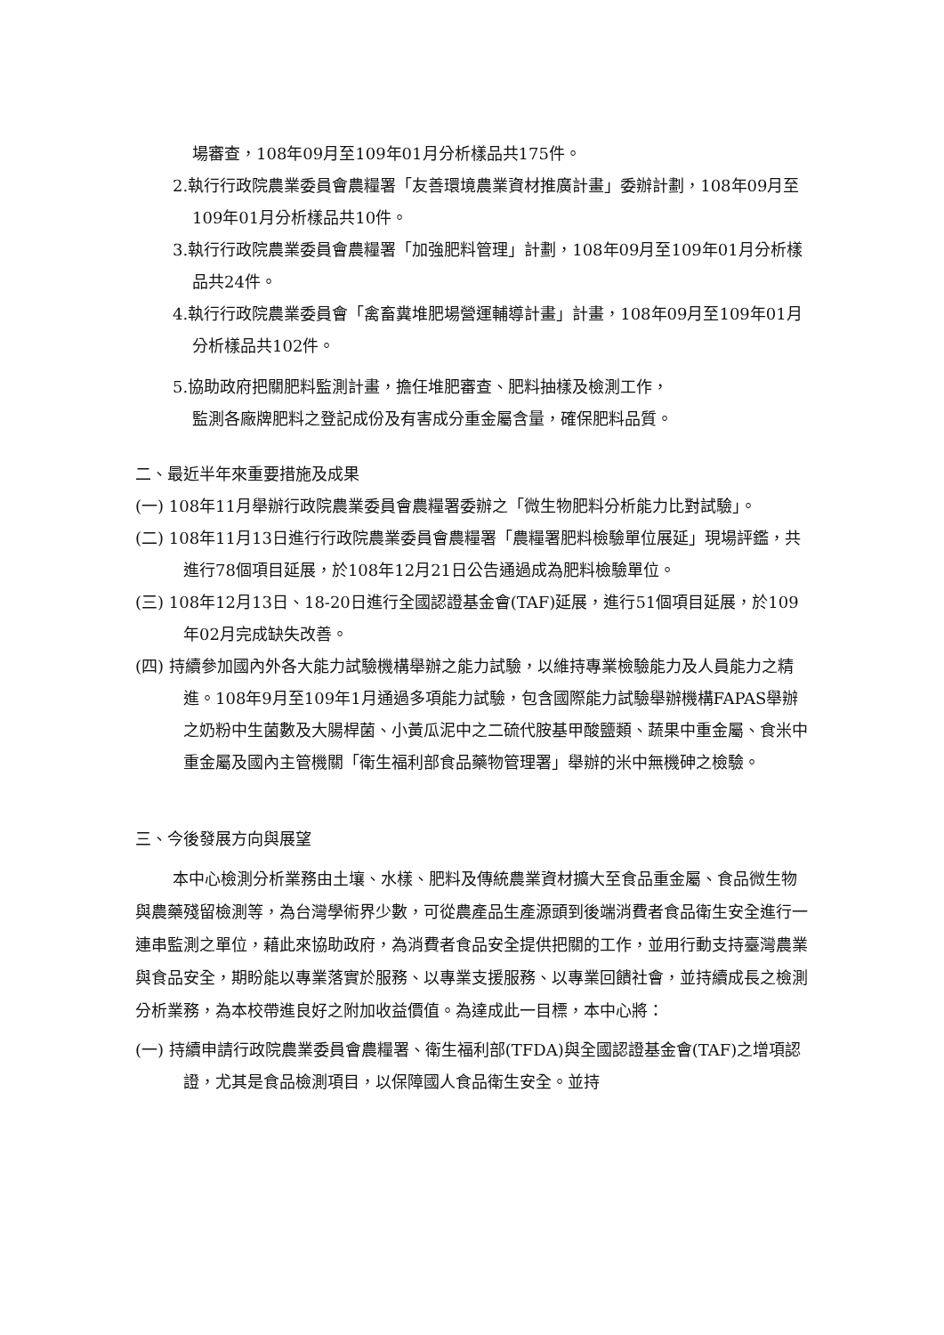場審查，108年09月至109年01月分析樣品共175件。
2.執行行政院農業委員會農糧署「友善環境農業資材推廣計畫」委辦計劃，108年09月至109年01月分析樣品共10件。
3.執行行政院農業委員會農糧署「加強肥料管理」計劃，108年09月至109年01月分析樣品共24件。
4.執行行政院農業委員會「禽畜糞堆肥場營運輔導計畫」計畫，108年09月至109年01月分析樣品共102件。
5.協助政府把關肥料監測計畫，擔任堆肥審查、肥料抽樣及檢測工作，
監測各廠牌肥料之登記成份及有害成分重金屬含量，確保肥料品質。
二、最近半年來重要措施及成果
(一) 108年11月舉辦行政院農業委員會農糧署委辦之「微生物肥料分析能力比對試驗」。
(二) 108年11月13日進行行政院農業委員會農糧署「農糧署肥料檢驗單位展延」現場評鑑，共進行78個項目延展，於108年12月21日公告通過成為肥料檢驗單位。
(三) 108年12月13日、18-20日進行全國認證基金會(TAF)延展，進行51個項目延展，於109年02月完成缺失改善。
(四) 持續參加國內外各大能力試驗機構舉辦之能力試驗，以維持專業檢驗能力及人員能力之精進。108年9月至109年1月通過多項能力試驗，包含國際能力試驗舉辦機構FAPAS舉辦之奶粉中生菌數及大腸桿菌、小黃瓜泥中之二硫代胺基甲酸鹽類、蔬果中重金屬、食米中重金屬及國內主管機關「衛生福利部食品藥物管理署」舉辦的米中無機砷之檢驗。
三、今後發展方向與展望
本中心檢測分析業務由土壤、水樣、肥料及傳統農業資材擴大至食品重金屬、食品微生物與農藥殘留檢測等，為台灣學術界少數，可從農產品生產源頭到後端消費者食品衛生安全進行一連串監測之單位，藉此來協助政府，為消費者食品安全提供把關的工作，並用行動支持臺灣農業與食品安全，期盼能以專業落實於服務、以專業支援服務、以專業回饋社會，並持續成長之檢測分析業務，為本校帶進良好之附加收益價值。為達成此一目標，本中心將：
(一) 持續申請行政院農業委員會農糧署、衛生福利部(TFDA)與全國認證基金會(TAF)之增項認證，尤其是食品檢測項目，以保障國人食品衛生安全。並持